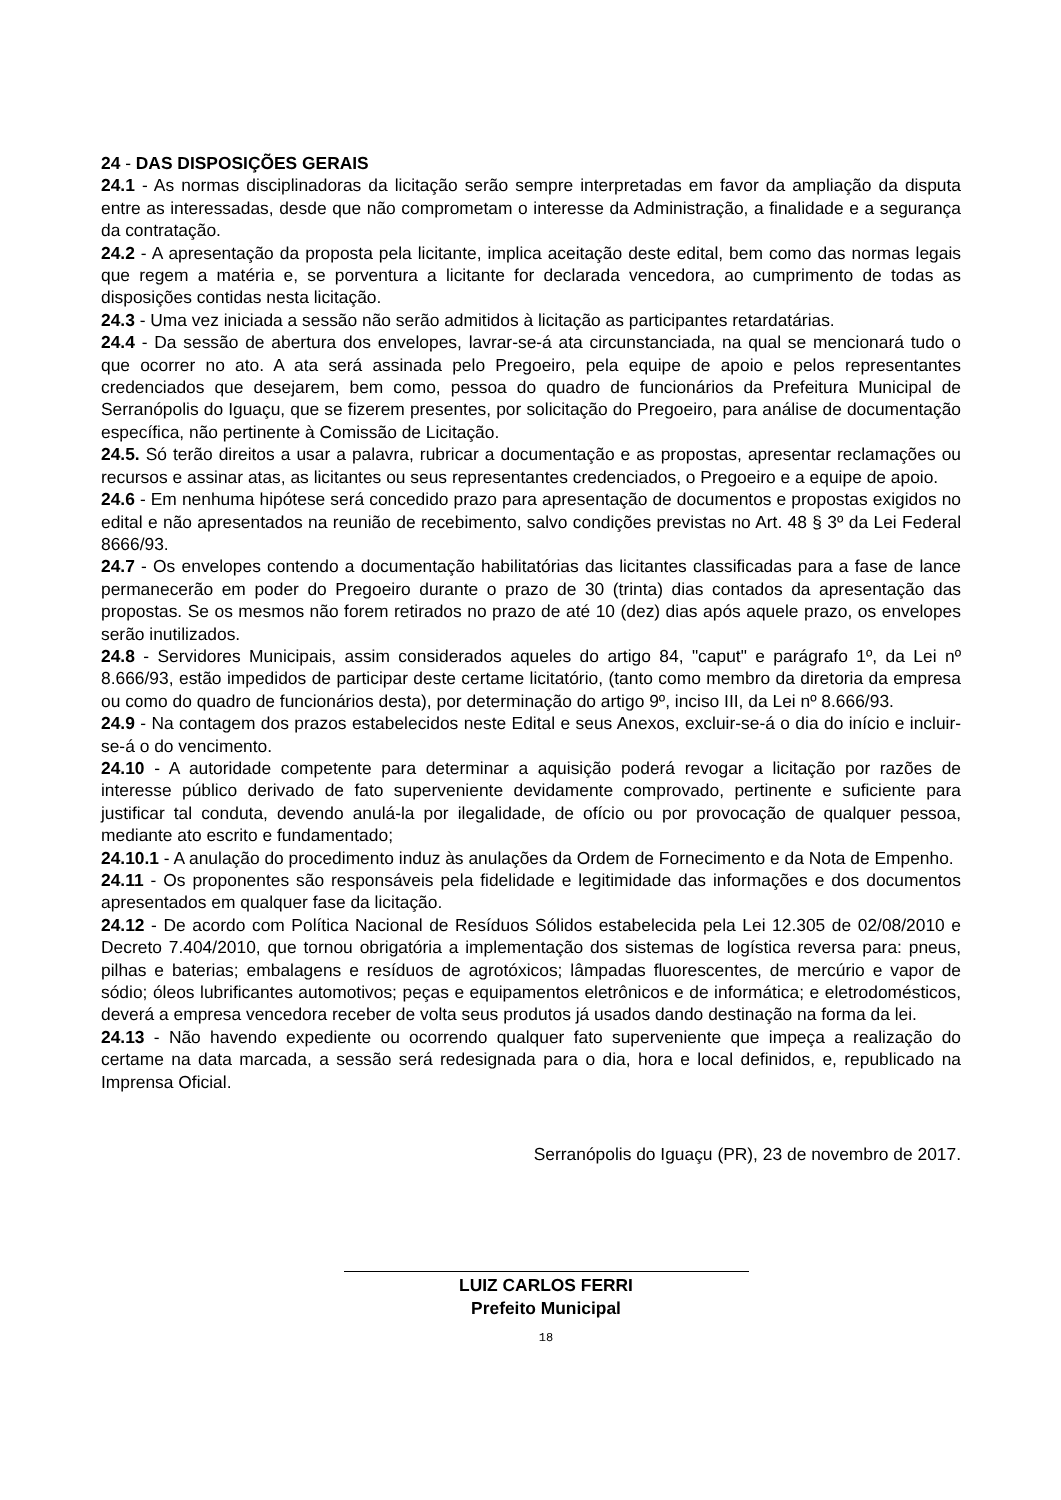24 - DAS DISPOSIÇÕES GERAIS
24.1 - As normas disciplinadoras da licitação serão sempre interpretadas em favor da ampliação da disputa entre as interessadas, desde que não comprometam o interesse da Administração, a finalidade e a segurança da contratação.
24.2 - A apresentação da proposta pela licitante, implica aceitação deste edital, bem como das normas legais que regem a matéria e, se porventura a licitante for declarada vencedora, ao cumprimento de todas as disposições contidas nesta licitação.
24.3 - Uma vez iniciada a sessão não serão admitidos à licitação as participantes retardatárias.
24.4 - Da sessão de abertura dos envelopes, lavrar-se-á ata circunstanciada, na qual se mencionará tudo o que ocorrer no ato. A ata será assinada pelo Pregoeiro, pela equipe de apoio e pelos representantes credenciados que desejarem, bem como, pessoa do quadro de funcionários da Prefeitura Municipal de Serranópolis do Iguaçu, que se fizerem presentes, por solicitação do Pregoeiro, para análise de documentação específica, não pertinente à Comissão de Licitação.
24.5. Só terão direitos a usar a palavra, rubricar a documentação e as propostas, apresentar reclamações ou recursos e assinar atas, as licitantes ou seus representantes credenciados, o Pregoeiro e a equipe de apoio.
24.6 - Em nenhuma hipótese será concedido prazo para apresentação de documentos e propostas exigidos no edital e não apresentados na reunião de recebimento, salvo condições previstas no Art. 48 § 3º da Lei Federal 8666/93.
24.7 - Os envelopes contendo a documentação habilitatórias das licitantes classificadas para a fase de lance permanecerão em poder do Pregoeiro durante o prazo de 30 (trinta) dias contados da apresentação das propostas. Se os mesmos não forem retirados no prazo de até 10 (dez) dias após aquele prazo, os envelopes serão inutilizados.
24.8 - Servidores Municipais, assim considerados aqueles do artigo 84, "caput" e parágrafo 1º, da Lei nº 8.666/93, estão impedidos de participar deste certame licitatório, (tanto como membro da diretoria da empresa ou como do quadro de funcionários desta), por determinação do artigo 9º, inciso III, da Lei nº 8.666/93.
24.9 - Na contagem dos prazos estabelecidos neste Edital e seus Anexos, excluir-se-á o dia do início e incluir-se-á o do vencimento.
24.10 - A autoridade competente para determinar a aquisição poderá revogar a licitação por razões de interesse público derivado de fato superveniente devidamente comprovado, pertinente e suficiente para justificar tal conduta, devendo anulá-la por ilegalidade, de ofício ou por provocação de qualquer pessoa, mediante ato escrito e fundamentado;
24.10.1 - A anulação do procedimento induz às anulações da Ordem de Fornecimento e da Nota de Empenho.
24.11 - Os proponentes são responsáveis pela fidelidade e legitimidade das informações e dos documentos apresentados em qualquer fase da licitação.
24.12 - De acordo com Política Nacional de Resíduos Sólidos estabelecida pela Lei 12.305 de 02/08/2010 e Decreto 7.404/2010, que tornou obrigatória a implementação dos sistemas de logística reversa para: pneus, pilhas e baterias; embalagens e resíduos de agrotóxicos; lâmpadas fluorescentes, de mercúrio e vapor de sódio; óleos lubrificantes automotivos; peças e equipamentos eletrônicos e de informática; e eletrodomésticos, deverá a empresa vencedora receber de volta seus produtos já usados dando destinação na forma da lei.
24.13 - Não havendo expediente ou ocorrendo qualquer fato superveniente que impeça a realização do certame na data marcada, a sessão será redesignada para o dia, hora e local definidos, e, republicado na Imprensa Oficial.
Serranópolis do Iguaçu (PR), 23 de novembro de 2017.
LUIZ CARLOS FERRI
Prefeito Municipal
18